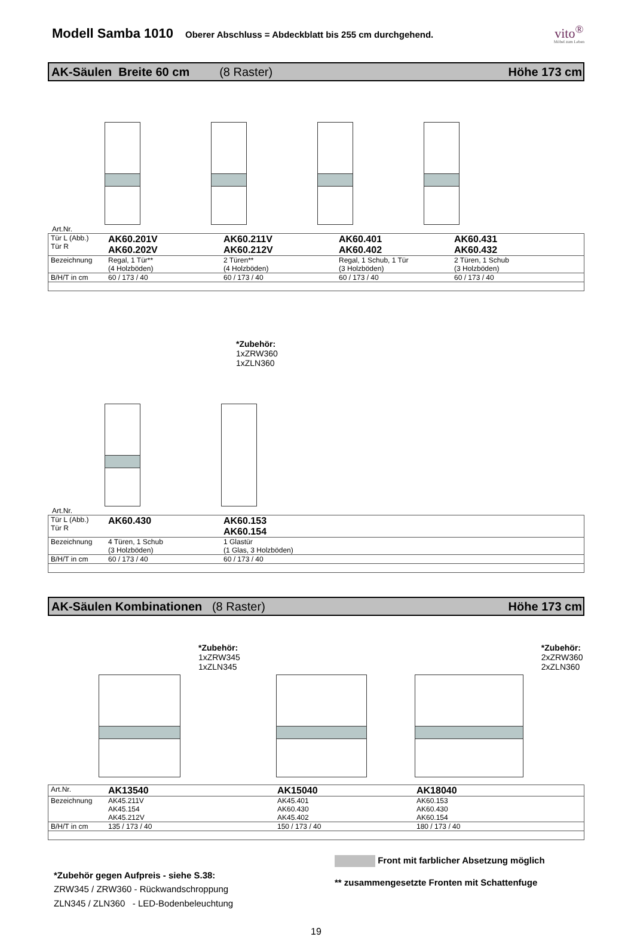Modell Samba 1010
Oberer Abschluss = Abdeckblatt bis 255 cm durchgehend.
vito<sup>®</sup>
Möbel zum Leben
AK-Säulen Breite 60 cm (8 Raster) Höhe 173 cm
Art.Nr.
| Tür L (Abb.) Tür R | AK60.201V AK60.202V | AK60.211V AK60.212V | AK60.401 AK60.402 | AK60.431 AK60.432 |
| Bezeichnung | Regal, 1 Tür** (4 Holzböden) | 2 Türen** (4 Holzböden) | Regal, 1 Schub, 1 Tür (3 Holzböden) | 2 Türen, 1 Schub (3 Holzböden) |
| B/H/T in cm | 60 / 173 / 40 | 60 / 173 / 40 | 60 / 173 / 40 | 60 / 173 / 40 |
*Zubehör:
1xZRW360
1xZLN360
Art.Nr.
| Tür L (Abb.) Tür R | AK60.430 | AK60.153 AK60.154 |
| Bezeichnung | 4 Türen, 1 Schub (3 Holzböden) | 1 Glastür (1 Glas, 3 Holzböden) |
| B/H/T in cm | 60 / 173 / 40 | 60 / 173 / 40 |
AK-Säulen Kombinationen (8 Raster) Höhe 173 cm
*Zubehör:
1xZRW345
1xZLN345
*Zubehör:
2xZRW360
2xZLN360
| Art.Nr. | AK13540 | AK15040 | AK18040 |
| Bezeichnung | AK45.211V AK45.154 AK45.212V | AK45.401 AK60.430 AK45.402 | AK60.153 AK60.430 AK60.154 |
| B/H/T in cm | 135 / 173 / 40 | 150 / 173 / 40 | 180 / 173 / 40 |
*Zubehör gegen Aufpreis - siehe S.38:
ZRW345 / ZRW360 - Rückwandschroppung
ZLN345 / ZLN360 - LED-Bodenbeleuchtung
Front mit farblicher Absetzung möglich
** zusammengesetzte Fronten mit Schattenfuge
19